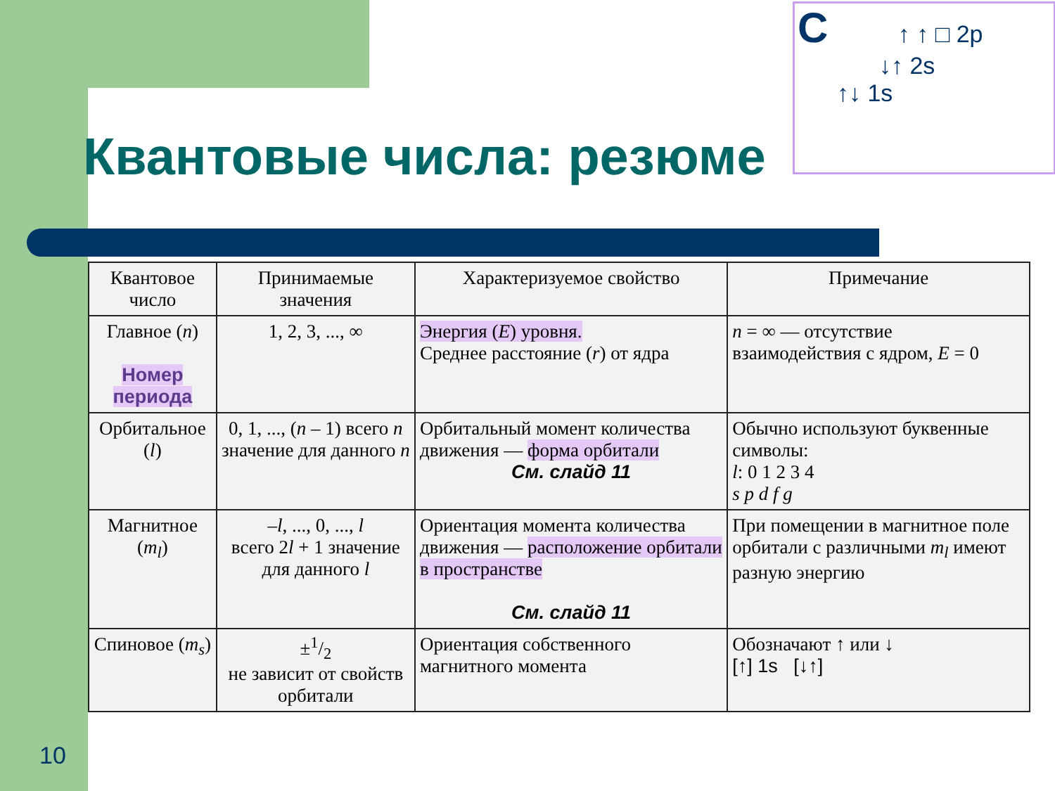Квантовые числа: резюме
C ↑ ↑ □ 2p
↓↑ 2s
↑↓ 1s
| Квантовое число | Принимаемые значения | Характеризуемое свойство | Примечание |
| --- | --- | --- | --- |
| Главное ( n ) Номер периода | 1, 2, 3, ..., ∞ | Энергия ( E ) уровня. Среднее расстояние ( r ) от ядра | n = ∞ — отсутствие взаимодействия с ядром, E = 0 |
| Орбитальное ( l ) | 0, 1, ..., ( n – 1) всего n значение для данного n | Орбитальный момент количества движения — форма орбитали См. слайд 11 | Обычно используют буквенные символы: l : 0 1 2 3 4 s p d f g |
| Магнитное ( m<sub>l</sub> ) | – l , ..., 0, ..., l всего 2 l + 1 значение для данного l | Ориентация момента количества движения — расположение орбитали в пространстве См. слайд 11 | При помещении в магнитное поле орбитали с различными m<sub>l</sub> имеют разную энергию |
| Спиновое ( m<sub>s</sub> ) | ±1/2 не зависит от свойств орбитали | Ориентация собственного магнитного момента | Обозначают ↑ или ↓ [↑] 1s [↓↑] |
10